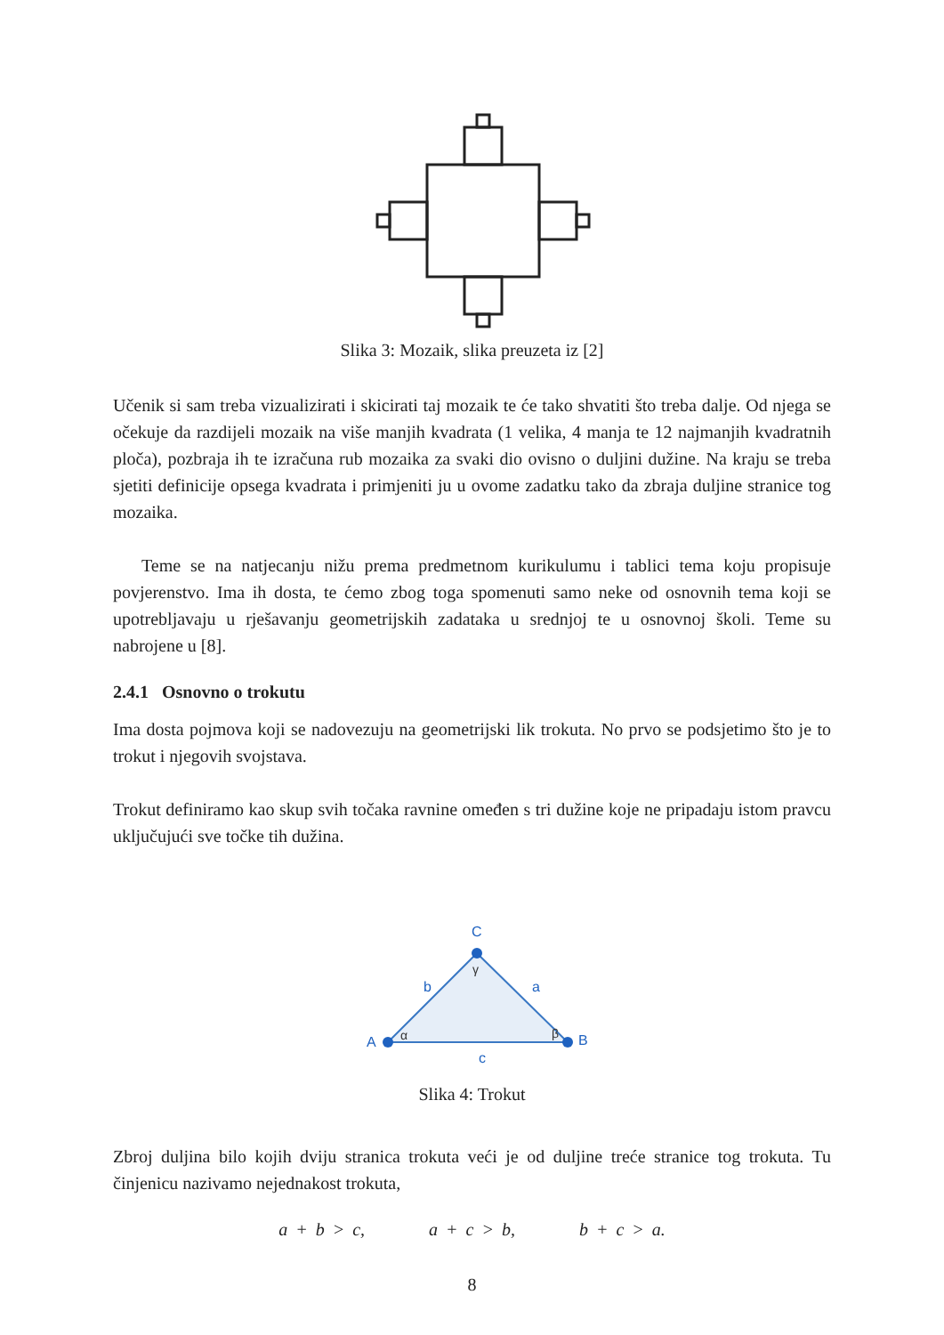Slika 3: Mozaik, slika preuzeta iz [2]
Učenik si sam treba vizualizirati i skicirati taj mozaik te će tako shvatiti što treba dalje. Od njega se očekuje da razdijeli mozaik na više manjih kvadrata (1 velika, 4 manja te 12 najmanjih kvadratnih ploča), pozbraja ih te izračuna rub mozaika za svaki dio ovisno o duljini dužine. Na kraju se treba sjetiti definicije opsega kvadrata i primjeniti ju u ovome zadatku tako da zbraja duljine stranice tog mozaika.
Teme se na natjecanju nižu prema predmetnom kurikulumu i tablici tema koju propisuje povjerenstvo. Ima ih dosta, te ćemo zbog toga spomenuti samo neke od osnovnih tema koji se upotrebljavaju u rješavanju geometrijskih zadataka u srednjoj te u osnovnoj školi. Teme su nabrojene u [8].
2.4.1 Osnovno o trokutu
Ima dosta pojmova koji se nadovezuju na geometrijski lik trokuta. No prvo se podsjetimo što je to trokut i njegovih svojstava.
Trokut definiramo kao skup svih točaka ravnine omeđen s tri dužine koje ne pripadaju istom pravcu uključujući sve točke tih dužina.
A
B
C
b
a
c
α
β
γ
Slika 4: Trokut
Zbroj duljina bilo kojih dviju stranica trokuta veći je od duljine treće stranice tog trokuta. Tu činjenicu nazivamo nejednakost trokuta,
a + b > c, a + c > b, b + c > a.
8